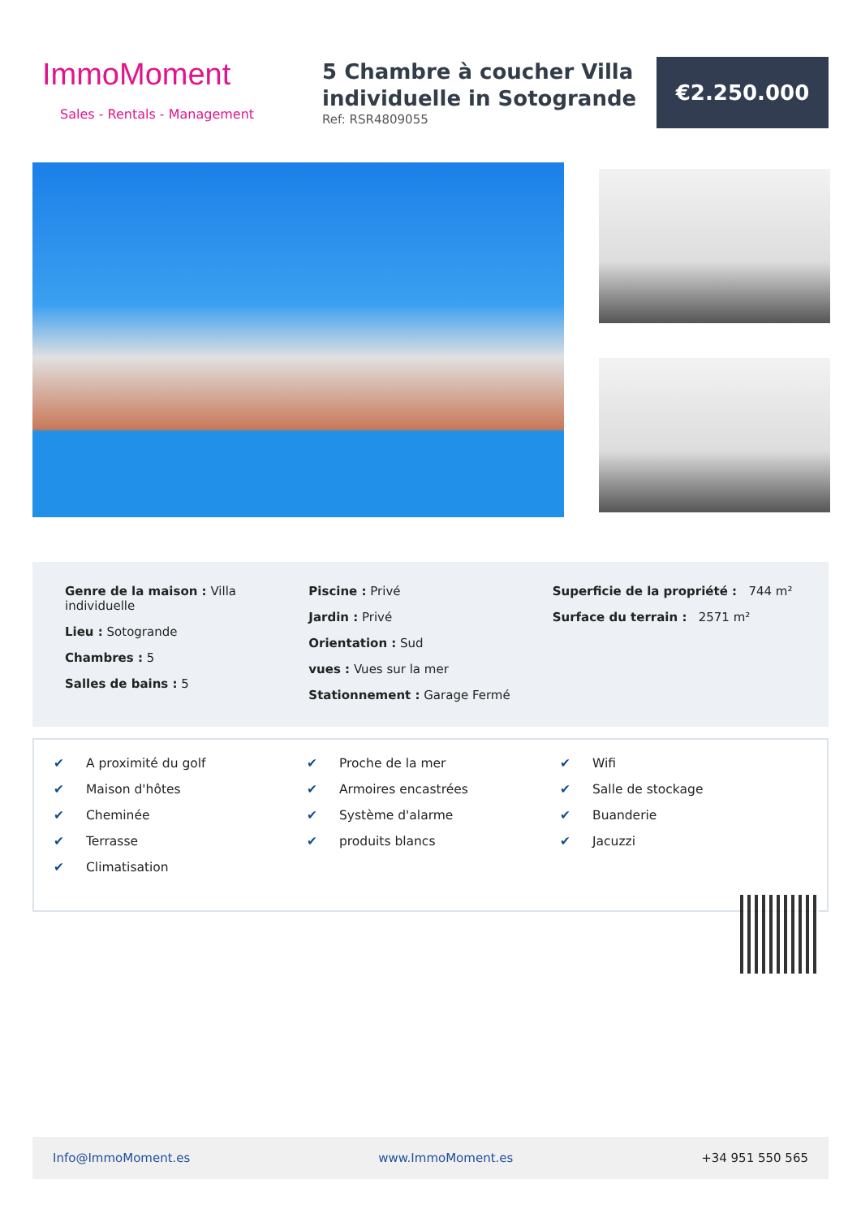ImmoMoment
Sales - Rentals - Management
5 Chambre à coucher Villa individuelle in Sotogrande
Ref: RSR4809055
€2.250.000
Genre de la maison : Villa individuelle
Lieu : Sotogrande
Chambres : 5
Salles de bains : 5
Piscine : Privé
Jardin : Privé
Orientation : Sud
vues : Vues sur la mer
Stationnement : Garage Fermé
Superficie de la propriété : 744 m²
Surface du terrain : 2571 m²
✔ A proximité du golf
✔ Maison d'hôtes
✔ Cheminée
✔ Terrasse
✔ Climatisation
✔ Proche de la mer
✔ Armoires encastrées
✔ Système d'alarme
✔ produits blancs
✔ Wifi
✔ Salle de stockage
✔ Buanderie
✔ Jacuzzi
Info@ImmoMoment.es www.ImmoMoment.es +34 951 550 565